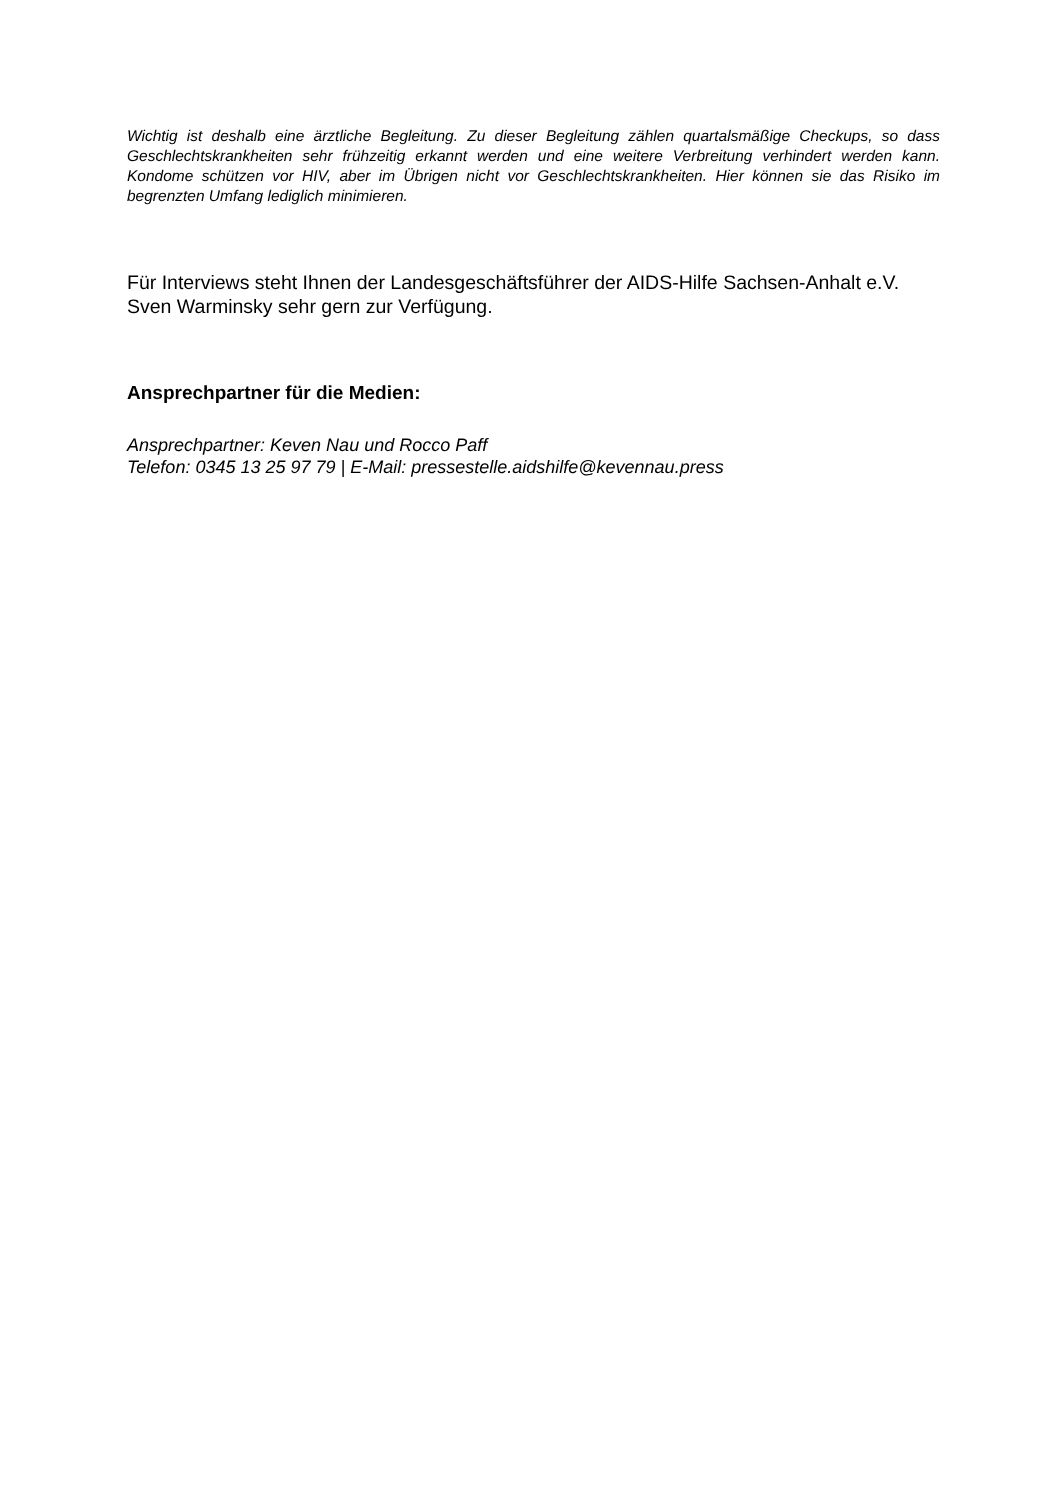Wichtig ist deshalb eine ärztliche Begleitung. Zu dieser Begleitung zählen quartalsmäßige Checkups, so dass Geschlechtskrankheiten sehr frühzeitig erkannt werden und eine weitere Verbreitung verhindert werden kann. Kondome schützen vor HIV, aber im Übrigen nicht vor Geschlechtskrankheiten. Hier können sie das Risiko im begrenzten Umfang lediglich minimieren.
Für Interviews steht Ihnen der Landesgeschäftsführer der AIDS-Hilfe Sachsen-Anhalt e.V. Sven Warminsky sehr gern zur Verfügung.
Ansprechpartner für die Medien:
Ansprechpartner: Keven Nau und Rocco Paff
Telefon: 0345 13 25 97 79 | E-Mail: pressestelle.aidshilfe@kevennau.press